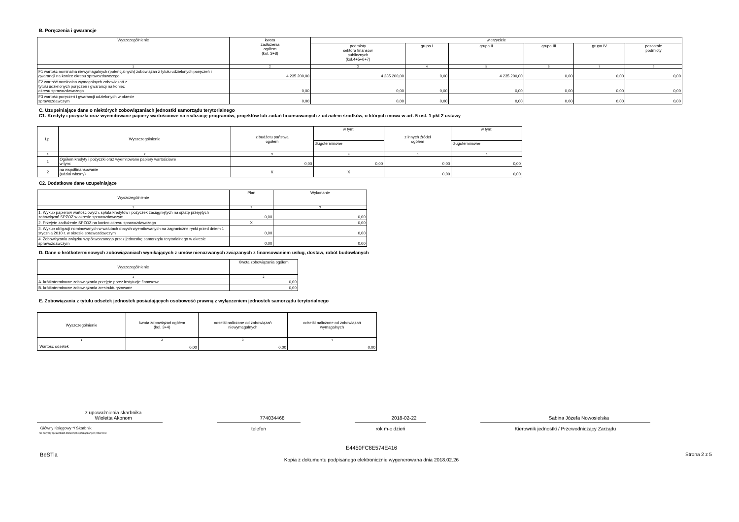B. Poręczenia i gwarancje
| Wyszczególnienie | kwota zadłużenia ogółem (kol. 3+8) | wierzyciele | | | | | |
| --- | --- | --- | --- | --- | --- | --- | --- |
| | | podmioty sektora finansów publicznych (kol.4+5+6+7) | grupa I | grupa II | grupa III | grupa IV | pozostałe podmioty |
| 1 | 2 | 3 | 4 | 5 | 6 | 7 | 8 |
| F1 wartość nominalna niewymagalnych (potencjalnych) zobowiązań z tytułu udzielonych poręczeń i gwarancji na koniec okresu sprawozdawczego | 4 235 200,00 | 4 235 200,00 | 0,00 | 4 235 200,00 | 0,00 | 0,00 | 0,00 |
| F2 wartość nominalna wymagalnych zobowiązań z tytułu udzielonych poręczeń i gwarancji na koniec okresu sprawozdawczego | 0,00 | 0,00 | 0,00 | 0,00 | 0,00 | 0,00 | 0,00 |
| F3 wartość poręczeń i gwarancji udzielonych w okresie sprawozdawczym | 0,00 | 0,00 | 0,00 | 0,00 | 0,00 | 0,00 | 0,00 |
C. Uzupełniające dane o niektórych zobowiązaniach jednostki samorządu terytorialnego
C1. Kredyty i pożyczki oraz wyemitowane papiery wartościowe na realizację programów, projektów lub zadań finansowanych z udziałem środków, o których mowa w art. 5 ust. 1 pkt 2 ustawy
| Lp. | Wyszczególnienie | z budżetu państwa ogółem | w tym: | z innych źródeł ogółem | w tym: |
| --- | --- | --- | --- | --- | --- |
| | | | długoterminowe | | długoterminowe |
| 1 | 2 | 3 | 4 | 5 | 6 |
| 1 | Ogółem kredyty i pożyczki oraz wyemitowane papiery wartościowe w tym: | 0,00 | 0,00 | 0,00 | 0,00 |
| 2 | na współfinansowanie (udział własny) | X | X | 0,00 | 0,00 |
C2. Dodatkowe dane uzupełniające
| Wyszczególnienie | Plan | Wykonanie |
| --- | --- | --- |
| 1 | 2 | 3 |
| 1. Wykup papierów wartościowych, spłata kredytów i pożyczek zaciągniętych na spłatę przejętych zobowiązań SPZOZ w okresie sprawozdawczym | 0,00 | 0,00 |
| 2. Przejęte zadłużenie SPZOZ na koniec okresu sprawozdawczego | X | 0,00 |
| 3. Wykup obligacji nominowanych w walutach obcych wyemitowanych na zagraniczne rynki przed dniem 1 stycznia 2010 r. w okresie sprawozdawczym | 0,00 | 0,00 |
| 4. Zobowiązania związku współtworzonego przez jednostkę samorządu terytorialnego w okresie sprawozdawczym | 0,00 | 0,00 |
D. Dane o krótkoterminowych zobowiązaniach wynikających z umów nienazwanych związanych z finansowaniem usług, dostaw, robót budowlanych
| Wyszczególnienie | Kwota zobowiązania ogółem |
| --- | --- |
| 1 | 2 |
| A. krótkoterminowe zobowiązania przejęte przez instytucje finansowe | 0,00 |
| B. krótkoterminowe zobowiązania zrestrukturyzowane | 0,00 |
E. Zobowiązania z tytułu odsetek jednostek posiadających osobowość prawną z wyłączeniem jednostek samorządu terytorialnego
| Wyszczególnienie | kwota zobowiązań ogółem (kol. 3+4) | odsetki naliczone od zobowiązań niewymagalnych | odsetki naliczone od zobowiązań wymagalnych |
| --- | --- | --- | --- |
| 1 | 2 | 3 | 4 |
| Wartość odsetek | 0,00 | 0,00 | 0,00 |
z upoważnienia skarbnika
Wioletta Akonom
Główny Księgowy */ Skarbnik
nie dotyczy sprawozdań zbiorczych sporządzonych przez RIO
774034468
telefon
2018-02-22
rok m-c dzień
Sabina Józefa Nowosielska
Kierownik jednostki / Przewodniczący Zarządu
BeSTia E4450FC8E574E416
Kopia z dokumentu podpisanego elektronicznie wygenerowana dnia 2018.02.26 Strona 2 z 5